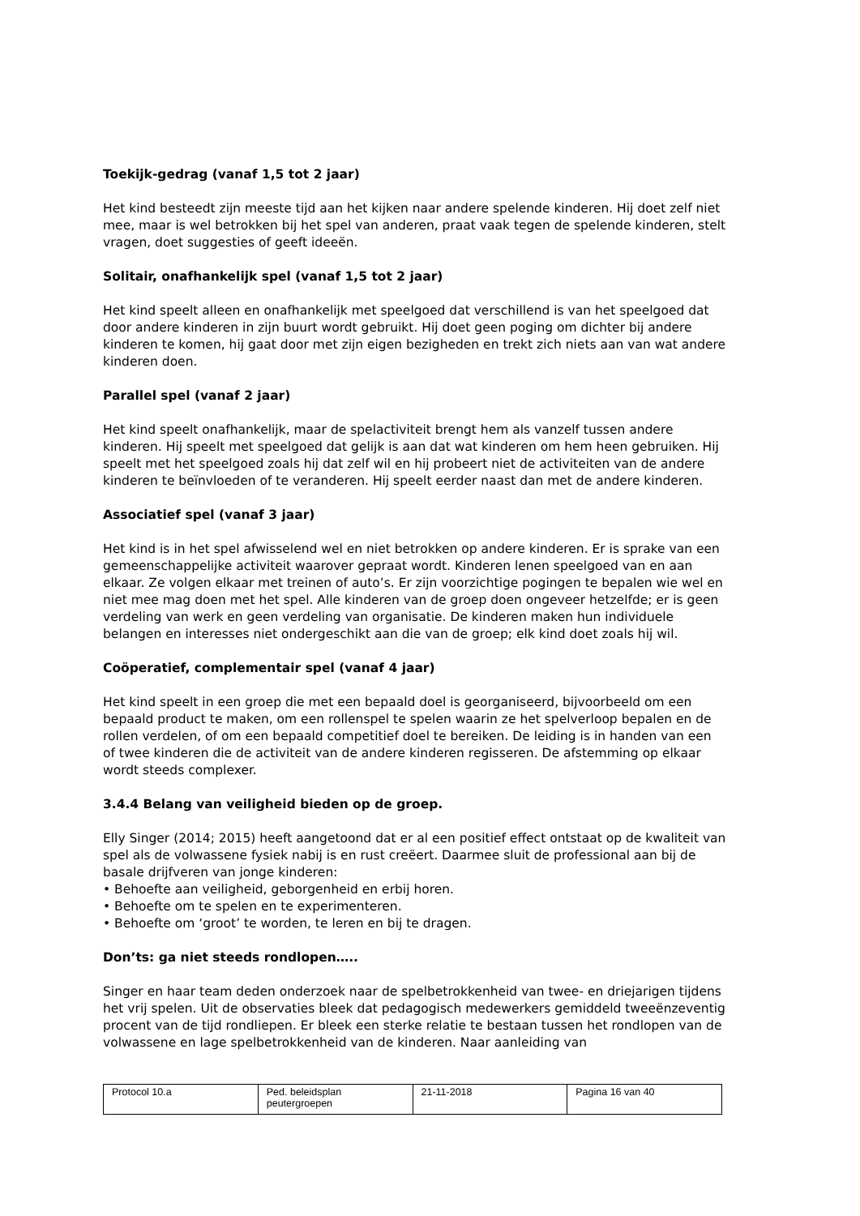Toekijk-gedrag (vanaf 1,5 tot 2 jaar)
Het kind besteedt zijn meeste tijd aan het kijken naar andere spelende kinderen. Hij doet zelf niet mee, maar is wel betrokken bij het spel van anderen, praat vaak tegen de spelende kinderen, stelt vragen, doet suggesties of geeft ideeën.
Solitair, onafhankelijk spel (vanaf 1,5 tot 2 jaar)
Het kind speelt alleen en onafhankelijk met speelgoed dat verschillend is van het speelgoed dat door andere kinderen in zijn buurt wordt gebruikt. Hij doet geen poging om dichter bij andere kinderen te komen, hij gaat door met zijn eigen bezigheden en trekt zich niets aan van wat andere kinderen doen.
Parallel spel (vanaf 2 jaar)
Het kind speelt onafhankelijk, maar de spelactiviteit brengt hem als vanzelf tussen andere kinderen. Hij speelt met speelgoed dat gelijk is aan dat wat kinderen om hem heen gebruiken. Hij speelt met het speelgoed zoals hij dat zelf wil en hij probeert niet de activiteiten van de andere kinderen te beïnvloeden of te veranderen. Hij speelt eerder naast dan met de andere kinderen.
Associatief spel (vanaf 3 jaar)
Het kind is in het spel afwisselend wel en niet betrokken op andere kinderen. Er is sprake van een gemeenschappelijke activiteit waarover gepraat wordt. Kinderen lenen speelgoed van en aan elkaar. Ze volgen elkaar met treinen of auto’s. Er zijn voorzichtige pogingen te bepalen wie wel en niet mee mag doen met het spel. Alle kinderen van de groep doen ongeveer hetzelfde; er is geen verdeling van werk en geen verdeling van organisatie. De kinderen maken hun individuele belangen en interesses niet ondergeschikt aan die van de groep; elk kind doet zoals hij wil.
Coöperatief, complementair spel (vanaf 4 jaar)
Het kind speelt in een groep die met een bepaald doel is georganiseerd, bijvoorbeeld om een bepaald product te maken, om een rollenspel te spelen waarin ze het spelverloop bepalen en de rollen verdelen, of om een bepaald competitief doel te bereiken. De leiding is in handen van een of twee kinderen die de activiteit van de andere kinderen regisseren. De afstemming op elkaar wordt steeds complexer.
3.4.4 Belang van veiligheid bieden op de groep.
Elly Singer (2014; 2015) heeft aangetoond dat er al een positief effect ontstaat op de kwaliteit van spel als de volwassene fysiek nabij is en rust creëert. Daarmee sluit de professional aan bij de basale drijfveren van jonge kinderen:
• Behoefte aan veiligheid, geborgenheid en erbij horen.
• Behoefte om te spelen en te experimenteren.
• Behoefte om ‘groot’ te worden, te leren en bij te dragen.
Don’ts: ga niet steeds rondlopen…..
Singer en haar team deden onderzoek naar de spelbetrokkenheid van twee- en driejarigen tijdens het vrij spelen. Uit de observaties bleek dat pedagogisch medewerkers gemiddeld tweeënzeventig procent van de tijd rondliepen. Er bleek een sterke relatie te bestaan tussen het rondlopen van de volwassene en lage spelbetrokkenheid van de kinderen. Naar aanleiding van
| Protocol 10.a | Ped. beleidsplan peutergroepen | 21-11-2018 | Pagina 16 van 40 |